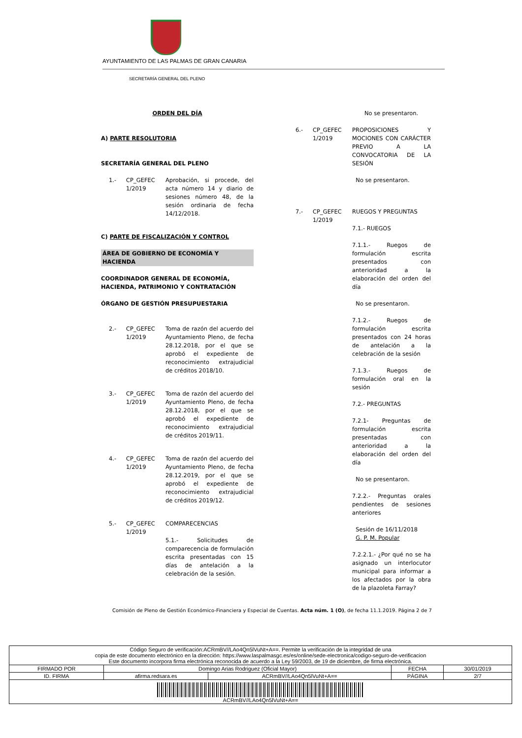AYUNTAMIENTO DE LAS PALMAS DE GRAN CANARIA
SECRETARÍA GENERAL DEL PLENO
ORDEN DEL DÍA
A) PARTE RESOLUTORIA
SECRETARÍA GENERAL DEL PLENO
1.- CP_GEFEC 1/2019
Aprobación, si procede, del acta número 14 y diario de sesiones número 48, de la sesión ordinaria de fecha 14/12/2018.
C) PARTE DE FISCALIZACIÓN Y CONTROL
ÁREA DE GOBIERNO DE ECONOMÍA Y HACIENDA
COORDINADOR GENERAL DE ECONOMÍA, HACIENDA, PATRIMONIO Y CONTRATACIÓN
ÓRGANO DE GESTIÓN PRESUPUESTARIA
2.- CP_GEFEC 1/2019
Toma de razón del acuerdo del Ayuntamiento Pleno, de fecha 28.12.2018, por el que se aprobó el expediente de reconocimiento extrajudicial de créditos 2018/10.
3.- CP_GEFEC 1/2019
Toma de razón del acuerdo del Ayuntamiento Pleno, de fecha 28.12.2018, por el que se aprobó el expediente de reconocimiento extrajudicial de créditos 2019/11.
4.- CP_GEFEC 1/2019
Toma de razón del acuerdo del Ayuntamiento Pleno, de fecha 28.12.2019, por el que se aprobó el expediente de reconocimiento extrajudicial de créditos 2019/12.
5.- CP_GEFEC 1/2019
COMPARECENCIAS
5.1.- Solicitudes de comparecencia de formulación escrita presentadas con 15 días de antelación a la celebración de la sesión.
No se presentaron.
6.- CP_GEFEC 1/2019
PROPOSICIONES Y MOCIONES CON CARÁCTER PREVIO A LA CONVOCATORIA DE LA SESIÓN
No se presentaron.
7.- CP_GEFEC 1/2019
RUEGOS Y PREGUNTAS
7.1.- RUEGOS
7.1.1.- Ruegos de formulación escrita presentados con anterioridad a la elaboración del orden del día
No se presentaron.
7.1.2.- Ruegos de formulación escrita presentados con 24 horas de antelación a la celebración de la sesión
7.1.3.- Ruegos de formulación oral en la sesión
7.2.- PREGUNTAS
7.2.1- Preguntas de formulación escrita presentadas con anterioridad a la elaboración del orden del día
No se presentaron.
7.2.2.- Preguntas orales pendientes de sesiones anteriores
Sesión de 16/11/2018
G. P. M. Popular
7.2.2.1.- ¿Por qué no se ha asignado un interlocutor municipal para informar a los afectados por la obra de la plazoleta Farray?
Comisión de Pleno de Gestión Económico-Financiera y Especial de Cuentas. Acta núm. 1 (O), de fecha 11.1.2019. Página 2 de 7
| Código Seguro de verificación:ACRmBV//LAo4Qn5lVuNt+A==. Permite la verificación de la integridad de una copia de este documento electrónico en la dirección: https://www.laspalmasgc.es/es/online/sede-electronica/codigo-seguro-de-verificacion Este documento incorpora firma electrónica reconocida de acuerdo a la Ley 59/2003, de 19 de diciembre, de firma electrónica. | | | | |
| FIRMADO POR | Domingo Arias Rodriguez (Oficial Mayor) | | FECHA | 30/01/2019 |
| ID. FIRMA | afirma.redsara.es | ACRmBV//LAo4Qn5lVuNt+A== | PÁGINA | 2/7 |
| ACRmBV//LAo4Qn5lVuNt+A== | | | | |